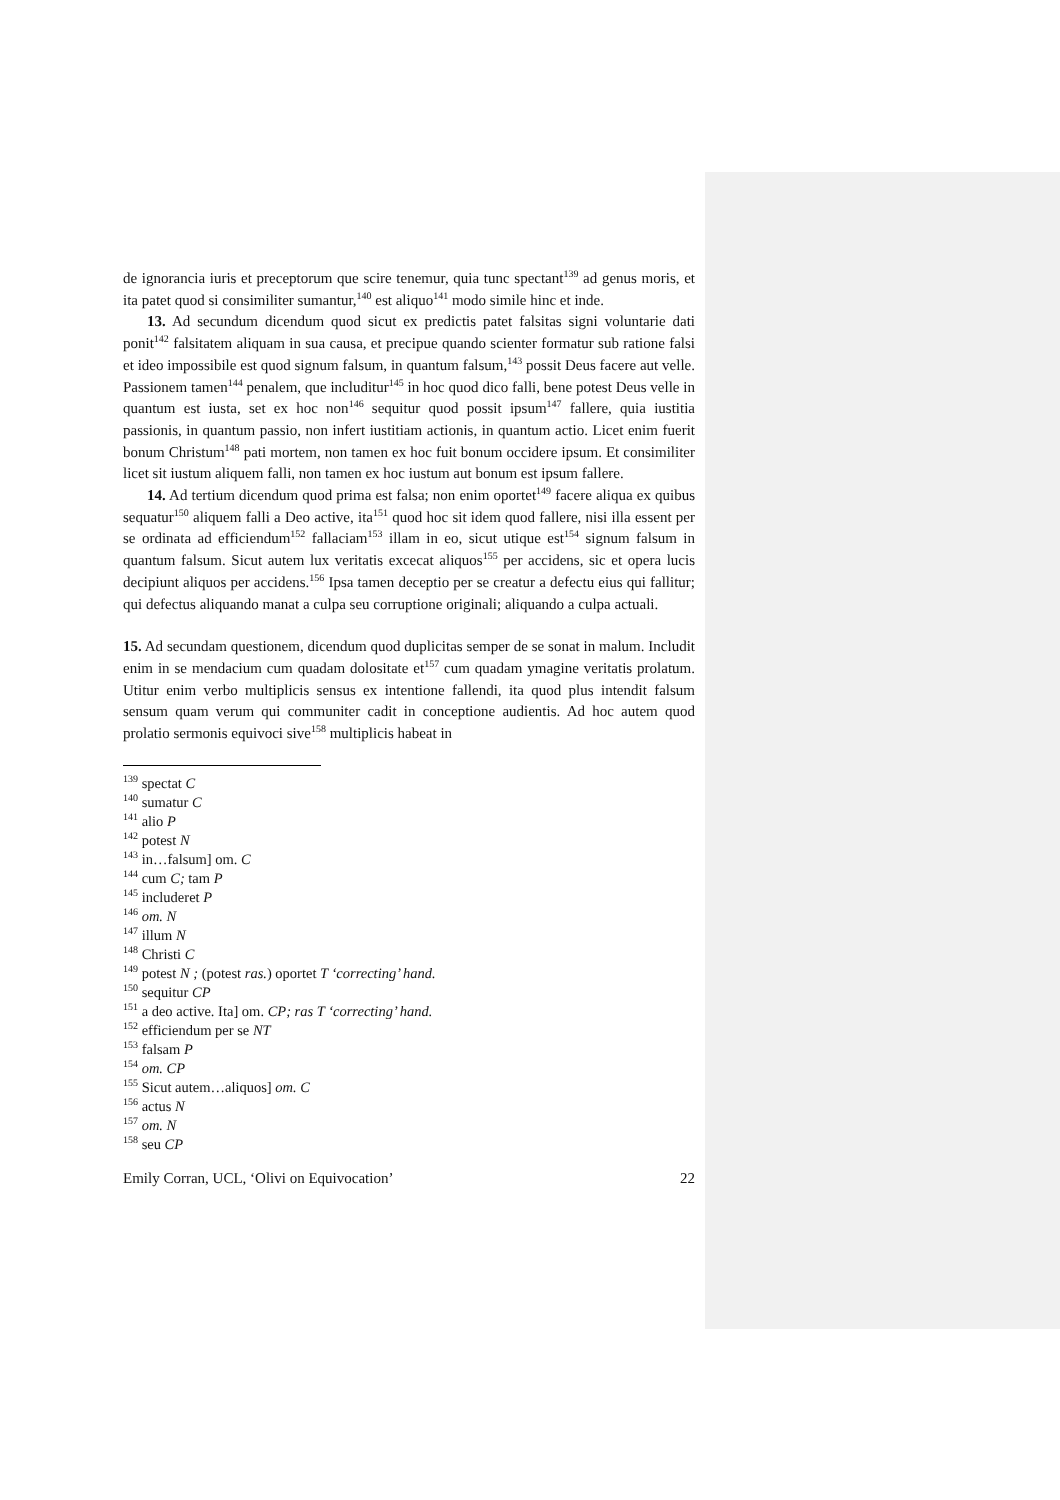de ignorancia iuris et preceptorum que scire tenemur, quia tunc spectant<sup>139</sup> ad genus moris, et ita patet quod si consimiliter sumantur,<sup>140</sup> est aliquo<sup>141</sup> modo simile hinc et inde.
13. Ad secundum dicendum quod sicut ex predictis patet falsitas signi voluntarie dati ponit<sup>142</sup> falsitatem aliquam in sua causa, et precipue quando scienter formatur sub ratione falsi et ideo impossibile est quod signum falsum, in quantum falsum,<sup>143</sup> possit Deus facere aut velle. Passionem tamen<sup>144</sup> penalem, que includitur<sup>145</sup> in hoc quod dico falli, bene potest Deus velle in quantum est iusta, set ex hoc non<sup>146</sup> sequitur quod possit ipsum<sup>147</sup> fallere, quia iustitia passionis, in quantum passio, non infert iustitiam actionis, in quantum actio. Licet enim fuerit bonum Christum<sup>148</sup> pati mortem, non tamen ex hoc fuit bonum occidere ipsum. Et consimiliter licet sit iustum aliquem falli, non tamen ex hoc iustum aut bonum est ipsum fallere.
14. Ad tertium dicendum quod prima est falsa; non enim oportet<sup>149</sup> facere aliqua ex quibus sequatur<sup>150</sup> aliquem falli a Deo active, ita<sup>151</sup> quod hoc sit idem quod fallere, nisi illa essent per se ordinata ad efficiendum<sup>152</sup> fallaciam<sup>153</sup> illam in eo, sicut utique est<sup>154</sup> signum falsum in quantum falsum. Sicut autem lux veritatis excecat aliquos<sup>155</sup> per accidens, sic et opera lucis decipiunt aliquos per accidens.<sup>156</sup> Ipsa tamen deceptio per se creatur a defectu eius qui fallitur; qui defectus aliquando manat a culpa seu corruptione originali; aliquando a culpa actuali.
15. Ad secundam questionem, dicendum quod duplicitas semper de se sonat in malum. Includit enim in se mendacium cum quadam dolositate et<sup>157</sup> cum quadam ymagine veritatis prolatum. Utitur enim verbo multiplicis sensus ex intentione fallendi, ita quod plus intendit falsum sensum quam verum qui communiter cadit in conceptione audientis. Ad hoc autem quod prolatio sermonis equivoci sive<sup>158</sup> multiplicis habeat in
<sup>139</sup> spectat C
<sup>140</sup> sumatur C
<sup>141</sup> alio P
<sup>142</sup> potest N
<sup>143</sup> in…falsum] om. C
<sup>144</sup> cum C; tam P
<sup>145</sup> includeret P
<sup>146</sup> om. N
<sup>147</sup> illum N
<sup>148</sup> Christi C
<sup>149</sup> potest N ; (potest ras.) oportet T ‘correcting’ hand.
<sup>150</sup> sequitur CP
<sup>151</sup> a deo active. Ita] om. CP; ras T ‘correcting’ hand.
<sup>152</sup> efficiendum per se NT
<sup>153</sup> falsam P
<sup>154</sup> om. CP
<sup>155</sup> Sicut autem…aliquos] om. C
<sup>156</sup> actus N
<sup>157</sup> om. N
<sup>158</sup> seu CP
Emily Corran, UCL, ‘Olivi on Equivocation’ 22